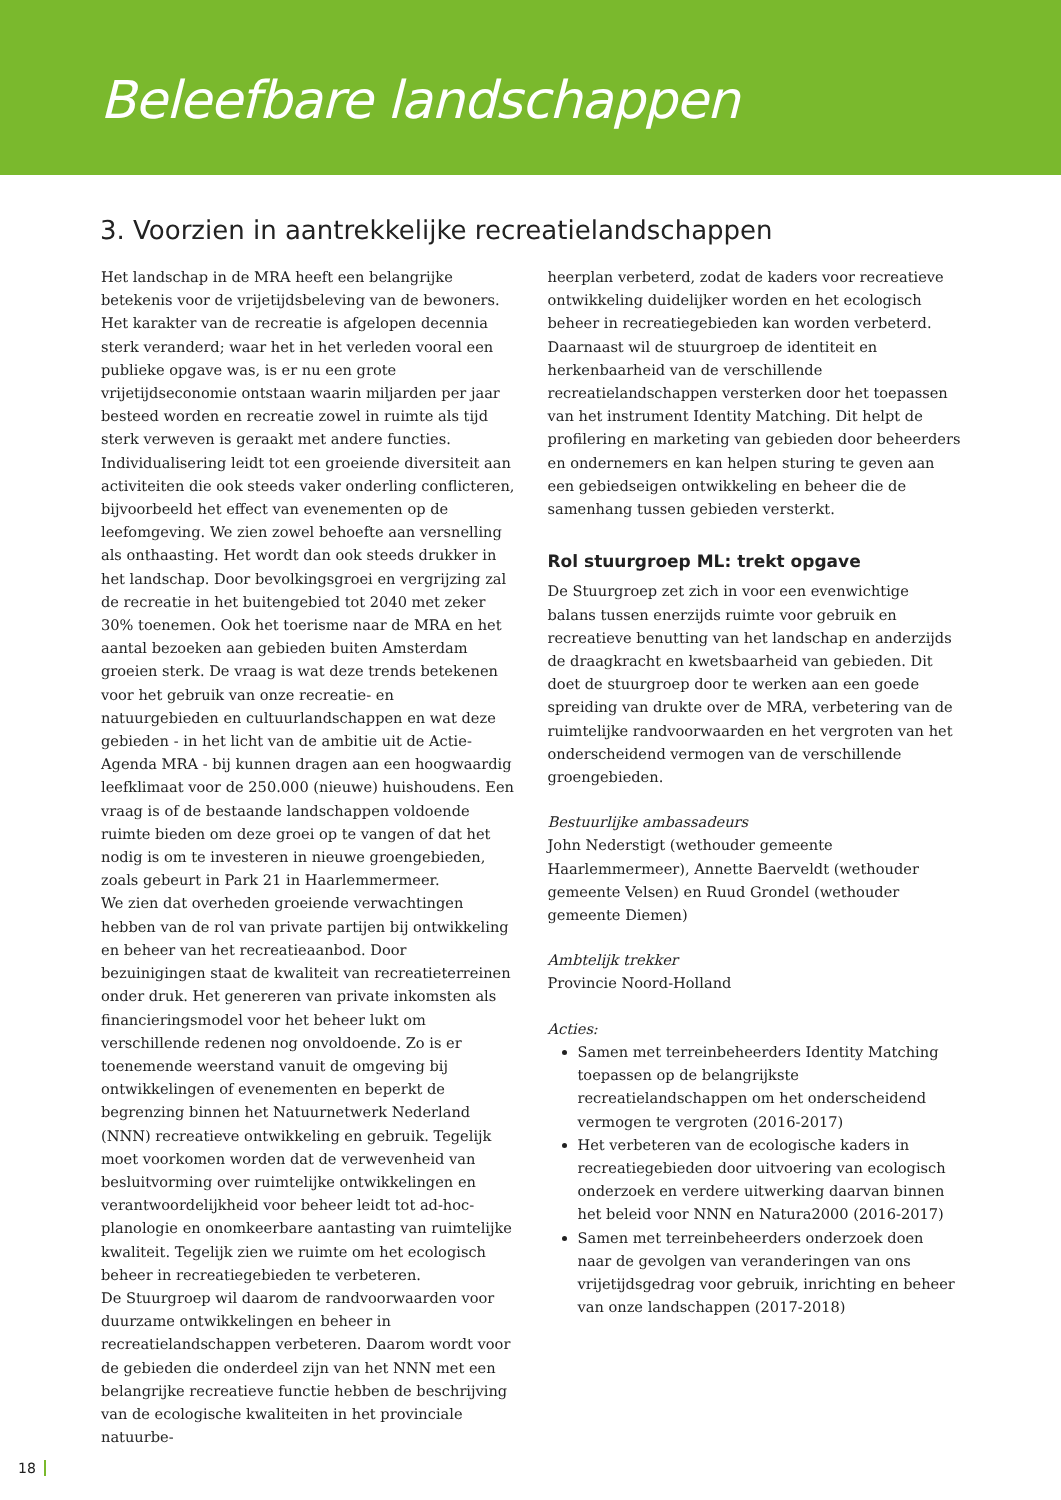Beleefbare landschappen
3. Voorzien in aantrekkelijke recreatielandschappen
Het landschap in de MRA heeft een belangrijke betekenis voor de vrijetijdsbeleving van de bewoners. Het karakter van de recreatie is afgelopen decennia sterk veranderd; waar het in het verleden vooral een publieke opgave was, is er nu een grote vrijetijdseconomie ontstaan waarin miljarden per jaar besteed worden en recreatie zowel in ruimte als tijd sterk verweven is geraakt met andere functies. Individualisering leidt tot een groeiende diversiteit aan activiteiten die ook steeds vaker onderling conflicteren, bijvoorbeeld het effect van evenementen op de leefomgeving. We zien zowel behoefte aan versnelling als onthaasting. Het wordt dan ook steeds drukker in het landschap. Door bevolkingsgroei en vergrijzing zal de recreatie in het buitengebied tot 2040 met zeker 30% toenemen. Ook het toerisme naar de MRA en het aantal bezoeken aan gebieden buiten Amsterdam groeien sterk. De vraag is wat deze trends betekenen voor het gebruik van onze recreatie- en natuurgebieden en cultuurlandschappen en wat deze gebieden - in het licht van de ambitie uit de Actie-Agenda MRA - bij kunnen dragen aan een hoogwaardig leefklimaat voor de 250.000 (nieuwe) huishoudens. Een vraag is of de bestaande landschappen voldoende ruimte bieden om deze groei op te vangen of dat het nodig is om te investeren in nieuwe groengebieden, zoals gebeurt in Park 21 in Haarlemmermeer.
We zien dat overheden groeiende verwachtingen hebben van de rol van private partijen bij ontwikkeling en beheer van het recreatieaanbod. Door bezuinigingen staat de kwaliteit van recreatieterreinen onder druk. Het genereren van private inkomsten als financieringsmodel voor het beheer lukt om verschillende redenen nog onvoldoende. Zo is er toenemende weerstand vanuit de omgeving bij ontwikkelingen of evenementen en beperkt de begrenzing binnen het Natuurnetwerk Nederland (NNN) recreatieve ontwikkeling en gebruik. Tegelijk moet voorkomen worden dat de verwevenheid van besluitvorming over ruimtelijke ontwikkelingen en verantwoordelijkheid voor beheer leidt tot ad-hoc-planologie en onomkeerbare aantasting van ruimtelijke kwaliteit. Tegelijk zien we ruimte om het ecologisch beheer in recreatiegebieden te verbeteren.
De Stuurgroep wil daarom de randvoorwaarden voor duurzame ontwikkelingen en beheer in recreatielandschappen verbeteren. Daarom wordt voor de gebieden die onderdeel zijn van het NNN met een belangrijke recreatieve functie hebben de beschrijving van de ecologische kwaliteiten in het provinciale natuurbe-
heerplan verbeterd, zodat de kaders voor recreatieve ontwikkeling duidelijker worden en het ecologisch beheer in recreatiegebieden kan worden verbeterd. Daarnaast wil de stuurgroep de identiteit en herkenbaarheid van de verschillende recreatielandschappen versterken door het toepassen van het instrument Identity Matching. Dit helpt de profilering en marketing van gebieden door beheerders en ondernemers en kan helpen sturing te geven aan een gebiedseigen ontwikkeling en beheer die de samenhang tussen gebieden versterkt.
Rol stuurgroep ML: trekt opgave
De Stuurgroep zet zich in voor een evenwichtige balans tussen enerzijds ruimte voor gebruik en recreatieve benutting van het landschap en anderzijds de draagkracht en kwetsbaarheid van gebieden. Dit doet de stuurgroep door te werken aan een goede spreiding van drukte over de MRA, verbetering van de ruimtelijke randvoorwaarden en het vergroten van het onderscheidend vermogen van de verschillende groengebieden.
Bestuurlijke ambassadeurs
John Nederstigt (wethouder gemeente Haarlemmermeer), Annette Baerveldt (wethouder gemeente Velsen) en Ruud Grondel (wethouder gemeente Diemen)
Ambtelijk trekker
Provincie Noord-Holland
Acties:
Samen met terreinbeheerders Identity Matching toepassen op de belangrijkste recreatielandschappen om het onderscheidend vermogen te vergroten (2016-2017)
Het verbeteren van de ecologische kaders in recreatiegebieden door uitvoering van ecologisch onderzoek en verdere uitwerking daarvan binnen het beleid voor NNN en Natura2000 (2016-2017)
Samen met terreinbeheerders onderzoek doen naar de gevolgen van veranderingen van ons vrijetijdsgedrag voor gebruik, inrichting en beheer van onze landschappen (2017-2018)
18